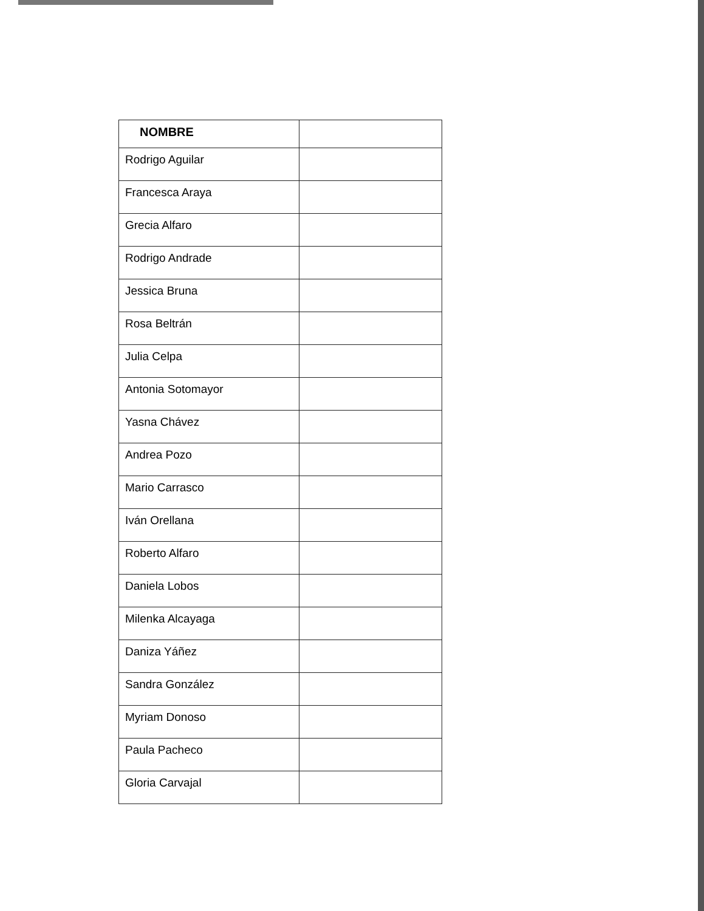| NOMBRE | |
| --- | --- |
| Rodrigo Aguilar | |
| Francesca Araya | |
| Grecia Alfaro | |
| Rodrigo Andrade | |
| Jessica Bruna | |
| Rosa Beltrán | |
| Julia Celpa | |
| Antonia Sotomayor | |
| Yasna Chávez | |
| Andrea Pozo | |
| Mario Carrasco | |
| Iván Orellana | |
| Roberto Alfaro | |
| Daniela Lobos | |
| Milenka Alcayaga | |
| Daniza Yáñez | |
| Sandra González | |
| Myriam Donoso | |
| Paula Pacheco | |
| Gloria Carvajal | |